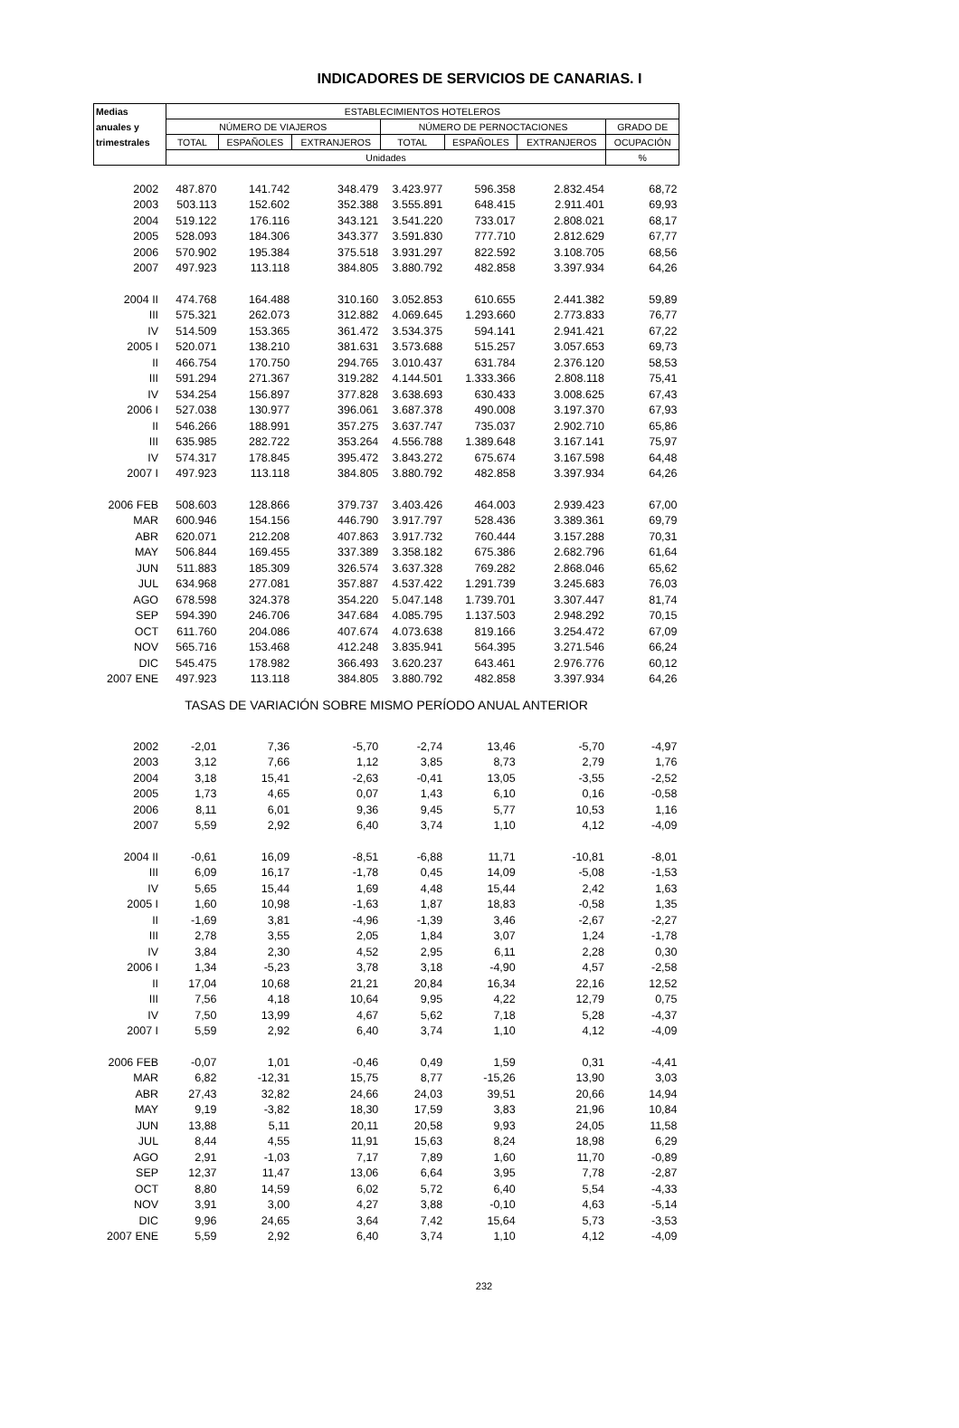INDICADORES DE SERVICIOS DE CANARIAS. I
| Medias | ESTABLECIMIENTOS HOTELEROS | | | | | | |
| --- | --- | --- | --- | --- | --- | --- | --- |
| anuales y | NÚMERO DE VIAJEROS | | | NÚMERO DE PERNOCTACIONES | | | GRADO DE |
| trimestrales | TOTAL | ESPAÑOLES | EXTRANJEROS | TOTAL | ESPAÑOLES | EXTRANJEROS | OCUPACIÓN |
| | Unidades | | | | | | % |
| 2002 | 487.870 | 141.742 | 348.479 | 3.423.977 | 596.358 | 2.832.454 | 68,72 |
| 2003 | 503.113 | 152.602 | 352.388 | 3.555.891 | 648.415 | 2.911.401 | 69,93 |
| 2004 | 519.122 | 176.116 | 343.121 | 3.541.220 | 733.017 | 2.808.021 | 68,17 |
| 2005 | 528.093 | 184.306 | 343.377 | 3.591.830 | 777.710 | 2.812.629 | 67,77 |
| 2006 | 570.902 | 195.384 | 375.518 | 3.931.297 | 822.592 | 3.108.705 | 68,56 |
| 2007 | 497.923 | 113.118 | 384.805 | 3.880.792 | 482.858 | 3.397.934 | 64,26 |
| 2004 II | 474.768 | 164.488 | 310.160 | 3.052.853 | 610.655 | 2.441.382 | 59,89 |
| III | 575.321 | 262.073 | 312.882 | 4.069.645 | 1.293.660 | 2.773.833 | 76,77 |
| IV | 514.509 | 153.365 | 361.472 | 3.534.375 | 594.141 | 2.941.421 | 67,22 |
| 2005 I | 520.071 | 138.210 | 381.631 | 3.573.688 | 515.257 | 3.057.653 | 69,73 |
| II | 466.754 | 170.750 | 294.765 | 3.010.437 | 631.784 | 2.376.120 | 58,53 |
| III | 591.294 | 271.367 | 319.282 | 4.144.501 | 1.333.366 | 2.808.118 | 75,41 |
| IV | 534.254 | 156.897 | 377.828 | 3.638.693 | 630.433 | 3.008.625 | 67,43 |
| 2006 I | 527.038 | 130.977 | 396.061 | 3.687.378 | 490.008 | 3.197.370 | 67,93 |
| II | 546.266 | 188.991 | 357.275 | 3.637.747 | 735.037 | 2.902.710 | 65,86 |
| III | 635.985 | 282.722 | 353.264 | 4.556.788 | 1.389.648 | 3.167.141 | 75,97 |
| IV | 574.317 | 178.845 | 395.472 | 3.843.272 | 675.674 | 3.167.598 | 64,48 |
| 2007 I | 497.923 | 113.118 | 384.805 | 3.880.792 | 482.858 | 3.397.934 | 64,26 |
| 2006 FEB | 508.603 | 128.866 | 379.737 | 3.403.426 | 464.003 | 2.939.423 | 67,00 |
| MAR | 600.946 | 154.156 | 446.790 | 3.917.797 | 528.436 | 3.389.361 | 69,79 |
| ABR | 620.071 | 212.208 | 407.863 | 3.917.732 | 760.444 | 3.157.288 | 70,31 |
| MAY | 506.844 | 169.455 | 337.389 | 3.358.182 | 675.386 | 2.682.796 | 61,64 |
| JUN | 511.883 | 185.309 | 326.574 | 3.637.328 | 769.282 | 2.868.046 | 65,62 |
| JUL | 634.968 | 277.081 | 357.887 | 4.537.422 | 1.291.739 | 3.245.683 | 76,03 |
| AGO | 678.598 | 324.378 | 354.220 | 5.047.148 | 1.739.701 | 3.307.447 | 81,74 |
| SEP | 594.390 | 246.706 | 347.684 | 4.085.795 | 1.137.503 | 2.948.292 | 70,15 |
| OCT | 611.760 | 204.086 | 407.674 | 4.073.638 | 819.166 | 3.254.472 | 67,09 |
| NOV | 565.716 | 153.468 | 412.248 | 3.835.941 | 564.395 | 3.271.546 | 66,24 |
| DIC | 545.475 | 178.982 | 366.493 | 3.620.237 | 643.461 | 2.976.776 | 60,12 |
| 2007 ENE | 497.923 | 113.118 | 384.805 | 3.880.792 | 482.858 | 3.397.934 | 64,26 |
| TASAS DE VARIACIÓN SOBRE MISMO PERÍODO ANUAL ANTERIOR | | | | | | | |
| 2002 | -2,01 | 7,36 | -5,70 | -2,74 | 13,46 | -5,70 | -4,97 |
| 2003 | 3,12 | 7,66 | 1,12 | 3,85 | 8,73 | 2,79 | 1,76 |
| 2004 | 3,18 | 15,41 | -2,63 | -0,41 | 13,05 | -3,55 | -2,52 |
| 2005 | 1,73 | 4,65 | 0,07 | 1,43 | 6,10 | 0,16 | -0,58 |
| 2006 | 8,11 | 6,01 | 9,36 | 9,45 | 5,77 | 10,53 | 1,16 |
| 2007 | 5,59 | 2,92 | 6,40 | 3,74 | 1,10 | 4,12 | -4,09 |
| 2004 II | -0,61 | 16,09 | -8,51 | -6,88 | 11,71 | -10,81 | -8,01 |
| III | 6,09 | 16,17 | -1,78 | 0,45 | 14,09 | -5,08 | -1,53 |
| IV | 5,65 | 15,44 | 1,69 | 4,48 | 15,44 | 2,42 | 1,63 |
| 2005 I | 1,60 | 10,98 | -1,63 | 1,87 | 18,83 | -0,58 | 1,35 |
| II | -1,69 | 3,81 | -4,96 | -1,39 | 3,46 | -2,67 | -2,27 |
| III | 2,78 | 3,55 | 2,05 | 1,84 | 3,07 | 1,24 | -1,78 |
| IV | 3,84 | 2,30 | 4,52 | 2,95 | 6,11 | 2,28 | 0,30 |
| 2006 I | 1,34 | -5,23 | 3,78 | 3,18 | -4,90 | 4,57 | -2,58 |
| II | 17,04 | 10,68 | 21,21 | 20,84 | 16,34 | 22,16 | 12,52 |
| III | 7,56 | 4,18 | 10,64 | 9,95 | 4,22 | 12,79 | 0,75 |
| IV | 7,50 | 13,99 | 4,67 | 5,62 | 7,18 | 5,28 | -4,37 |
| 2007 I | 5,59 | 2,92 | 6,40 | 3,74 | 1,10 | 4,12 | -4,09 |
| 2006 FEB | -0,07 | 1,01 | -0,46 | 0,49 | 1,59 | 0,31 | -4,41 |
| MAR | 6,82 | -12,31 | 15,75 | 8,77 | -15,26 | 13,90 | 3,03 |
| ABR | 27,43 | 32,82 | 24,66 | 24,03 | 39,51 | 20,66 | 14,94 |
| MAY | 9,19 | -3,82 | 18,30 | 17,59 | 3,83 | 21,96 | 10,84 |
| JUN | 13,88 | 5,11 | 20,11 | 20,58 | 9,93 | 24,05 | 11,58 |
| JUL | 8,44 | 4,55 | 11,91 | 15,63 | 8,24 | 18,98 | 6,29 |
| AGO | 2,91 | -1,03 | 7,17 | 7,89 | 1,60 | 11,70 | -0,89 |
| SEP | 12,37 | 11,47 | 13,06 | 6,64 | 3,95 | 7,78 | -2,87 |
| OCT | 8,80 | 14,59 | 6,02 | 5,72 | 6,40 | 5,54 | -4,33 |
| NOV | 3,91 | 3,00 | 4,27 | 3,88 | -0,10 | 4,63 | -5,14 |
| DIC | 9,96 | 24,65 | 3,64 | 7,42 | 15,64 | 5,73 | -3,53 |
| 2007 ENE | 5,59 | 2,92 | 6,40 | 3,74 | 1,10 | 4,12 | -4,09 |
232